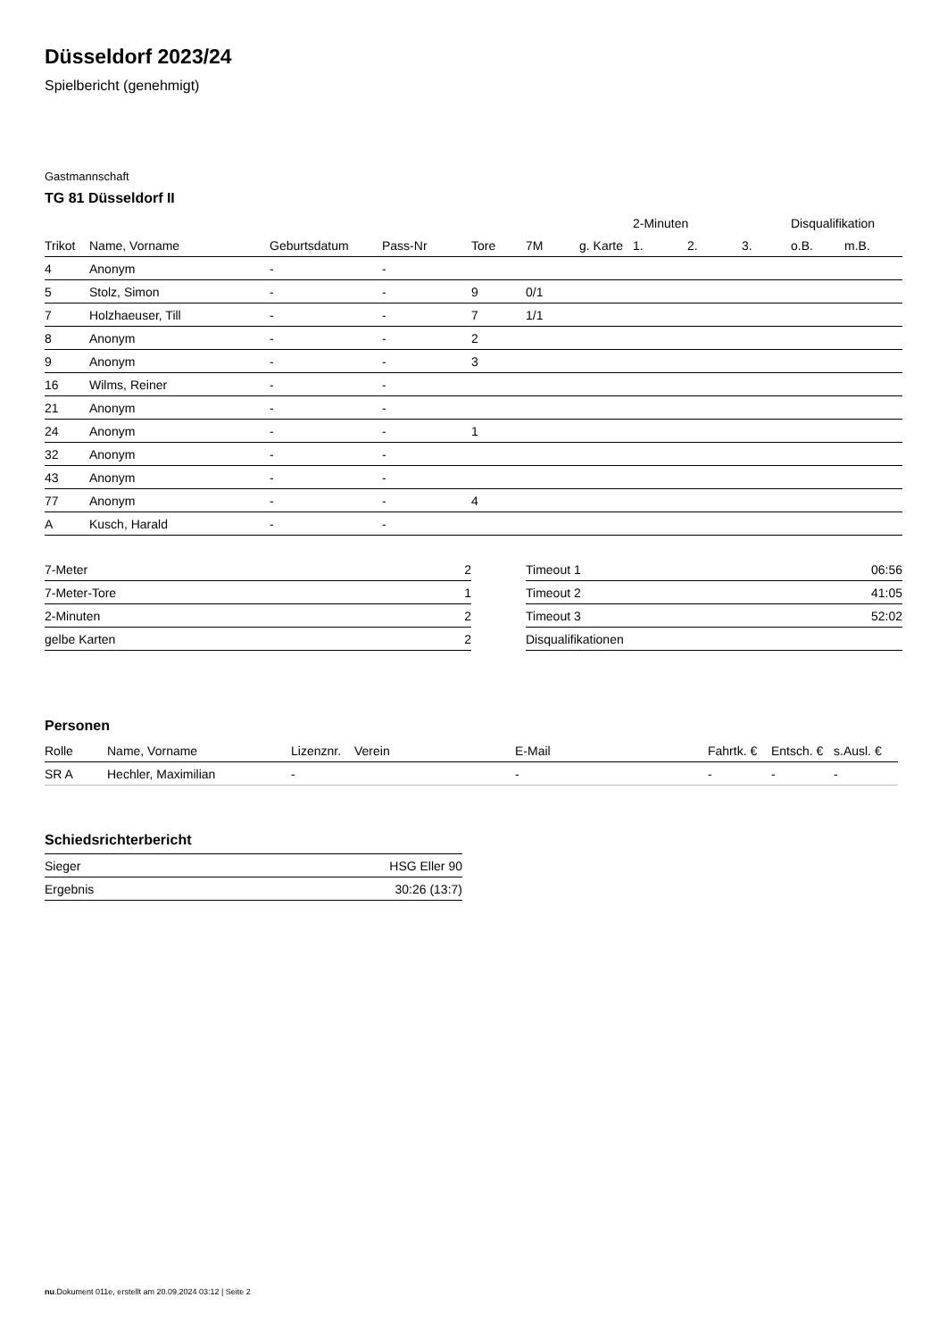Düsseldorf 2023/24
Spielbericht (genehmigt)
Gastmannschaft
TG 81 Düsseldorf II
| | | | | | | | 2-Minuten | | | Disqualifikation | |
| --- | --- | --- | --- | --- | --- | --- | --- | --- | --- | --- | --- |
| Trikot | Name, Vorname | Geburtsdatum | Pass-Nr | Tore | 7M | g. Karte | 1. | 2. | 3. | o.B. | m.B. |
| 4 | Anonym | - | - | | | | | | | | |
| 5 | Stolz, Simon | - | - | 9 | 0/1 | | | | | | |
| 7 | Holzhaeuser, Till | - | - | 7 | 1/1 | | | | | | |
| 8 | Anonym | - | - | 2 | | | | | | | |
| 9 | Anonym | - | - | 3 | | | | | | | |
| 16 | Wilms, Reiner | - | - | | | | | | | | |
| 21 | Anonym | - | - | | | | | | | | |
| 24 | Anonym | - | - | 1 | | | | | | | |
| 32 | Anonym | - | - | | | | | | | | |
| 43 | Anonym | - | - | | | | | | | | |
| 77 | Anonym | - | - | 4 | | | | | | | |
| A | Kusch, Harald | - | - | | | | | | | | |
| 7-Meter | 2 |
| 7-Meter-Tore | 1 |
| 2-Minuten | 2 |
| gelbe Karten | 2 |
| Timeout 1 | 06:56 |
| Timeout 2 | 41:05 |
| Timeout 3 | 52:02 |
| Disqualifikationen | |
Personen
| Rolle | Name, Vorname | Lizenznr. | Verein | E-Mail | Fahrtk. € | Entsch. € | s.Ausl. € |
| --- | --- | --- | --- | --- | --- | --- | --- |
| SR A | Hechler, Maximilian | - | | - | - | - | - |
Schiedsrichterbericht
| Sieger | HSG Eller 90 |
| Ergebnis | 30:26 (13:7) |
nu.Dokument 011e, erstellt am 20.09.2024 03:12 | Seite 2